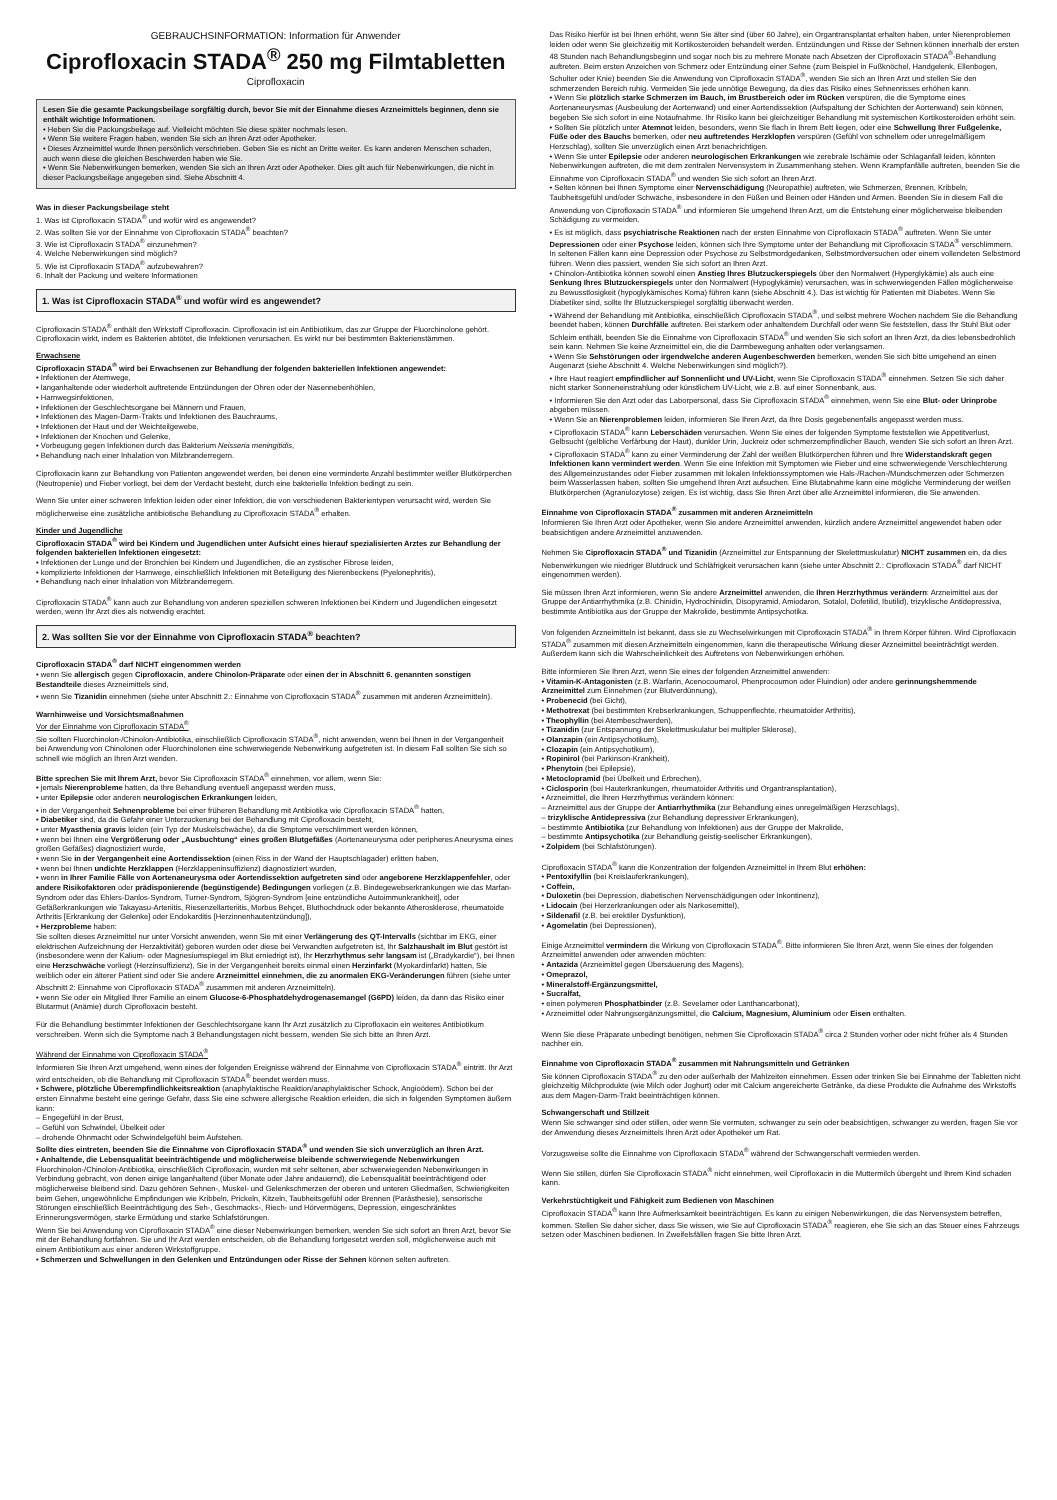GEBRAUCHSINFORMATION: Information für Anwender
Ciprofloxacin STADA<sup>®</sup> 250 mg Filmtabletten
Ciprofloxacin
Lesen Sie die gesamte Packungsbeilage sorgfältig durch, bevor Sie mit der Einnahme dieses Arzneimittels beginnen, denn sie enthält wichtige Informationen.
• Heben Sie die Packungsbeilage auf. Vielleicht möchten Sie diese später nochmals lesen.
• Wenn Sie weitere Fragen haben, wenden Sie sich an Ihren Arzt oder Apotheker.
• Dieses Arzneimittel wurde Ihnen persönlich verschrieben. Geben Sie es nicht an Dritte weiter. Es kann anderen Menschen schaden, auch wenn diese die gleichen Beschwerden haben wie Sie.
• Wenn Sie Nebenwirkungen bemerken, wenden Sie sich an Ihren Arzt oder Apotheker. Dies gilt auch für Nebenwirkungen, die nicht in dieser Packungsbeilage angegeben sind. Siehe Abschnitt 4.
Was in dieser Packungsbeilage steht
1. Was ist Ciprofloxacin STADA<sup>®</sup> und wofür wird es angewendet?
2. Was sollten Sie vor der Einnahme von Ciprofloxacin STADA<sup>®</sup> beachten?
3. Wie ist Ciprofloxacin STADA<sup>®</sup> einzunehmen?
4. Welche Nebenwirkungen sind möglich?
5. Wie ist Ciprofloxacin STADA<sup>®</sup> aufzubewahren?
6. Inhalt der Packung und weitere Informationen
1. Was ist Ciprofloxacin STADA<sup>®</sup> und wofür wird es angewendet?
Ciprofloxacin STADA<sup>®</sup> enthält den Wirkstoff Ciprofloxacin. Ciprofloxacin ist ein Antibiotikum, das zur Gruppe der Fluorchinolone gehört. Ciprofloxacin wirkt, indem es Bakterien abtötet, die Infektionen verursachen. Es wirkt nur bei bestimmten Bakterienstämmen.
Erwachsene
Ciprofloxacin STADA<sup>®</sup> wird bei Erwachsenen zur Behandlung der folgenden bakteriellen Infektionen angewendet:
• Infektionen der Atemwege,
• langanhaltende oder wiederholt auftretende Entzündungen der Ohren oder der Nasennebenhöhlen,
• Harnwegsinfektionen,
• Infektionen der Geschlechtsorgane bei Männern und Frauen,
• Infektionen des Magen-Darm-Trakts und Infektionen des Bauchraums,
• Infektionen der Haut und der Weichteilgewebe,
• Infektionen der Knochen und Gelenke,
• Vorbeugung gegen Infektionen durch das Bakterium Neisseria meningitidis,
• Behandlung nach einer Inhalation von Milzbranderregern.
Ciprofloxacin kann zur Behandlung von Patienten angewendet werden, bei denen eine verminderte Anzahl bestimmter weißer Blutkörperchen (Neutropenie) und Fieber vorliegt, bei dem der Verdacht besteht, durch eine bakterielle Infektion bedingt zu sein.
Wenn Sie unter einer schweren Infektion leiden oder einer Infektion, die von verschiedenen Bakterientypen verursacht wird, werden Sie möglicherweise eine zusätzliche antibiotische Behandlung zu Ciprofloxacin STADA<sup>®</sup> erhalten.
Kinder und Jugendliche
Ciprofloxacin STADA<sup>®</sup> wird bei Kindern und Jugendlichen unter Aufsicht eines hierauf spezialisierten Arztes zur Behandlung der folgenden bakteriellen Infektionen eingesetzt:
• Infektionen der Lunge und der Bronchien bei Kindern und Jugendlichen, die an zystischer Fibrose leiden,
• komplizierte Infektionen der Harnwege, einschließlich Infektionen mit Beteiligung des Nierenbeckens (Pyelonephritis),
• Behandlung nach einer Inhalation von Milzbranderregern.
Ciprofloxacin STADA<sup>®</sup> kann auch zur Behandlung von anderen speziellen schweren Infektionen bei Kindern und Jugendlichen eingesetzt werden, wenn Ihr Arzt dies als notwendig erachtet.
2. Was sollten Sie vor der Einnahme von Ciprofloxacin STADA<sup>®</sup> beachten?
Ciprofloxacin STADA<sup>®</sup> darf NICHT eingenommen werden
• wenn Sie allergisch gegen Ciprofloxacin, andere Chinolon-Präparate oder einen der in Abschnitt 6. genannten sonstigen Bestandteile dieses Arzneimittels sind,
• wenn Sie Tizanidin einnehmen (siehe unter Abschnitt 2.: Einnahme von Ciprofloxacin STADA<sup>®</sup> zusammen mit anderen Arzneimitteln).
Warnhinweise und Vorsichtsmaßnahmen
Vor der Einnahme von Ciprofloxacin STADA<sup>®</sup>
Sie sollten Fluorchinolon-/Chinolon-Antibiotika, einschließlich Ciprofloxacin STADA<sup>®</sup>, nicht anwenden, wenn bei Ihnen in der Vergangenheit bei Anwendung von Chinolonen oder Fluorchinolonen eine schwerwiegende Nebenwirkung aufgetreten ist. In diesem Fall sollten Sie sich so schnell wie möglich an Ihren Arzt wenden.
Bitte sprechen Sie mit Ihrem Arzt, bevor Sie Ciprofloxacin STADA<sup>®</sup> einnehmen, vor allem, wenn Sie:
• jemals Nierenprobleme hatten, da Ihre Behandlung eventuell angepasst werden muss,
• unter Epilepsie oder anderen neurologischen Erkrankungen leiden,
• in der Vergangenheit Sehnenprobleme bei einer früheren Behandlung mit Antibiotika wie Ciprofloxacin STADA<sup>®</sup> hatten,
• Diabetiker sind, da die Gefahr einer Unterzuckerung bei der Behandlung mit Ciprofloxacin besteht,
• unter Myasthenia gravis leiden (ein Typ der Muskelschwäche), da die Smptome verschlimmert werden können,
• wenn bei Ihnen eine Vergrößerung oder „Ausbuchtung“ eines großen Blutgefäßes (Aortenaneurysma oder peripheres Aneurysma eines großen Gefäßes) diagnostiziert wurde,
• wenn Sie in der Vergangenheit eine Aortendissektion (einen Riss in der Wand der Hauptschlagader) erlitten haben,
• wenn bei Ihnen undichte Herzklappen (Herzklappeninsuffizienz) diagnostiziert wurden,
• wenn in Ihrer Familie Fälle von Aortenaneurysma oder Aortendissektion aufgetreten sind oder angeborene Herzklappenfehler, oder andere Risikofaktoren oder prädisponierende (begünstigende) Bedingungen vorliegen (z.B. Bindegewebserkrankungen wie das Marfan-Syndrom oder das Ehlers-Danlos-Syndrom, Turner-Syndrom, Sjögren-Syndrom [eine entzündliche Autoimmunkrankheit], oder Gefäßerkrankungen wie Takayasu-Arteriitis, Riesenzellarteriitis, Morbus Behçet, Bluthochdruck oder bekannte Atherosklerose, rheumatoide Arthritis [Erkrankung der Gelenke] oder Endokarditis [Herzinnenhautentzündung]),
• Herzprobleme haben:
Sie sollten dieses Arzneimittel nur unter Vorsicht anwenden, wenn Sie mit einer Verlängerung des QT-Intervalls (sichtbar im EKG, einer elektrischen Aufzeichnung der Herzaktivität) geboren wurden oder diese bei Verwandten aufgetreten ist, Ihr Salzhaushalt im Blut gestört ist (insbesondere wenn der Kalium- oder Magnesiumspiegel im Blut erniedrigt ist), Ihr Herzrhythmus sehr langsam ist („Bradykardie“), bei Ihnen eine Herzschwäche vorliegt (Herzinsuffizienz), Sie in der Vergangenheit bereits einmal einen Herzinfarkt (Myokardinfarkt) hatten, Sie weiblich oder ein älterer Patient sind oder Sie andere Arzneimittel einnehmen, die zu anormalen EKG-Veränderungen führen (siehe unter Abschnitt 2: Einnahme von Ciprofloxacin STADA<sup>®</sup> zusammen mit anderen Arzneimitteln).
• wenn Sie oder ein Mitglied Ihrer Familie an einem Glucose-6-Phosphatdehydrogenasemangel (G6PD) leiden, da dann das Risiko einer Blutarmut (Anämie) durch Ciprofloxacin besteht.
Für die Behandlung bestimmter Infektionen der Geschlechtsorgane kann Ihr Arzt zusätzlich zu Ciprofloxacin ein weiteres Antibiotikum verschreiben. Wenn sich die Symptome nach 3 Behandlungstagen nicht bessern, wenden Sie sich bitte an Ihren Arzt.
Während der Einnahme von Ciprofloxacin STADA<sup>®</sup>
Informieren Sie Ihren Arzt umgehend, wenn eines der folgenden Ereignisse während der Einnahme von Ciprofloxacin STADA<sup>®</sup> eintritt. Ihr Arzt wird entscheiden, ob die Behandlung mit Ciprofloxacin STADA<sup>®</sup> beendet werden muss.
• Schwere, plötzliche Überempfindlichkeitsreaktion (anaphylaktische Reaktion/anaphylaktischer Schock, Angioödem). Schon bei der ersten Einnahme besteht eine geringe Gefahr, dass Sie eine schwere allergische Reaktion erleiden, die sich in folgenden Symptomen äußern kann:
– Engegefühl in der Brust,
– Gefühl von Schwindel, Übelkeit oder
– drohende Ohnmacht oder Schwindelgefühl beim Aufstehen.
Sollte dies eintreten, beenden Sie die Einnahme von Ciprofloxacin STADA<sup>®</sup> und wenden Sie sich unverzüglich an Ihren Arzt.
• Anhaltende, die Lebensqualität beeinträchtigende und möglicherweise bleibende schwerwiegende Nebenwirkungen
Fluorchinolon-/Chinolon-Antibiotika, einschließlich Ciprofloxacin, wurden mit sehr seltenen, aber schwerwiegenden Nebenwirkungen in Verbindung gebracht, von denen einige langanhaltend (über Monate oder Jahre andauernd), die Lebensqualität beeinträchtigend oder möglicherweise bleibend sind. Dazu gehören Sehnen-, Muskel- und Gelenkschmerzen der oberen und unteren Gliedmaßen, Schwierigkeiten beim Gehen, ungewöhnliche Empfindungen wie Kribbeln, Prickeln, Kitzeln, Taubheitsgefühl oder Brennen (Parästhesie), sensorische Störungen einschließlich Beeinträchtigung des Seh-, Geschmacks-, Riech- und Hörvermögens, Depression, eingeschränktes Erinnerungsvermögen, starke Ermüdung und starke Schlafstörungen.
Wenn Sie bei Anwendung von Ciprofloxacin STADA<sup>®</sup> eine dieser Nebenwirkungen bemerken, wenden Sie sich sofort an Ihren Arzt, bevor Sie mit der Behandlung fortfahren. Sie und Ihr Arzt werden entscheiden, ob die Behandlung fortgesetzt werden soll, möglicherweise auch mit einem Antibiotikum aus einer anderen Wirkstoffgruppe.
• Schmerzen und Schwellungen in den Gelenken und Entzündungen oder Risse der Sehnen können selten auftreten.
Das Risiko hierfür ist bei Ihnen erhöht, wenn Sie älter sind (über 60 Jahre), ein Organtransplantat erhalten haben, unter Nierenproblemen leiden oder wenn Sie gleichzeitig mit Kortikosteroiden behandelt werden. Entzündungen und Risse der Sehnen können innerhalb der ersten 48 Stunden nach Behandlungsbeginn und sogar noch bis zu mehrere Monate nach Absetzen der Ciprofloxacin STADA<sup>®</sup>-Behandlung auftreten. Beim ersten Anzeichen von Schmerz oder Entzündung einer Sehne (zum Beispiel in Fußknöchel, Handgelenk, Ellenbogen, Schulter oder Knie) beenden Sie die Anwendung von Ciprofloxacin STADA<sup>®</sup>, wenden Sie sich an Ihren Arzt und stellen Sie den schmerzenden Bereich ruhig. Vermeiden Sie jede unnötige Bewegung, da dies das Risiko eines Sehnenrisses erhöhen kann.
• Wenn Sie plötzlich starke Schmerzen im Bauch, im Brustbereich oder im Rücken verspüren, die die Symptome eines Aortenaneurysmas (Ausbeulung der Aortenwand) und einer Aortendissektion (Aufspaltung der Schichten der Aortenwand) sein können, begeben Sie sich sofort in eine Notaufnahme. Ihr Risiko kann bei gleichzeitiger Behandlung mit systemischen Kortikosteroiden erhöht sein.
• Sollten Sie plötzlich unter Atemnot leiden, besonders, wenn Sie flach in Ihrem Bett liegen, oder eine Schwellung Ihrer Fußgelenke, Füße oder des Bauchs bemerken, oder neu auftretendes Herzklopfen verspüren (Gefühl von schnellem oder unregelmäßigem Herzschlag), sollten Sie unverzüglich einen Arzt benachrichtigen.
• Wenn Sie unter Epilepsie oder anderen neurologischen Erkrankungen wie zerebrale Ischämie oder Schlaganfall leiden, könnten Nebenwirkungen auftreten, die mit dem zentralen Nervensystem in Zusammenhang stehen. Wenn Krampfanfälle auftreten, beenden Sie die Einnahme von Ciprofloxacin STADA<sup>®</sup> und wenden Sie sich sofort an Ihren Arzt.
• Selten können bei Ihnen Symptome einer Nervenschädigung (Neuropathie) auftreten, wie Schmerzen, Brennen, Kribbeln, Taubheitsgefühl und/oder Schwäche, insbesondere in den Füßen und Beinen oder Händen und Armen. Beenden Sie in diesem Fall die Anwendung von Ciprofloxacin STADA<sup>®</sup> und informieren Sie umgehend Ihren Arzt, um die Entstehung einer möglicherweise bleibenden Schädigung zu vermeiden.
• Es ist möglich, dass psychiatrische Reaktionen nach der ersten Einnahme von Ciprofloxacin STADA<sup>®</sup> auftreten. Wenn Sie unter Depressionen oder einer Psychose leiden, können sich Ihre Symptome unter der Behandlung mit Ciprofloxacin STADA<sup>®</sup> verschlimmern. In seltenen Fällen kann eine Depression oder Psychose zu Selbstmordgedanken, Selbstmordversuchen oder einem vollendeten Selbstmord führen. Wenn dies passiert, wenden Sie sich sofort an Ihren Arzt.
• Chinolon-Antibiotika können sowohl einen Anstieg Ihres Blutzuckerspiegels über den Normalwert (Hyperglykämie) als auch eine Senkung Ihres Blutzuckerspiegels unter den Normalwert (Hypoglykämie) verursachen, was in schwerwiegenden Fällen möglicherweise zu Bewusstlosigkeit (hypoglykämisches Koma) führen kann (siehe Abschnitt 4.). Das ist wichtig für Patienten mit Diabetes. Wenn Sie Diabetiker sind, sollte Ihr Blutzuckerspiegel sorgfältig überwacht werden.
• Während der Behandlung mit Antibiotika, einschließlich Ciprofloxacin STADA<sup>®</sup>, und selbst mehrere Wochen nachdem Sie die Behandlung beendet haben, können Durchfälle auftreten. Bei starkem oder anhaltendem Durchfall oder wenn Sie feststellen, dass Ihr Stuhl Blut oder Schleim enthält, beenden Sie die Einnahme von Ciprofloxacin STADA<sup>®</sup> und wenden Sie sich sofort an Ihren Arzt, da dies lebensbedrohlich sein kann. Nehmen Sie keine Arzneimittel ein, die die Darmbewegung anhalten oder verlangsamen.
• Wenn Sie Sehstörungen oder irgendwelche anderen Augenbeschwerden bemerken, wenden Sie sich bitte umgehend an einen Augenarzt (siehe Abschnitt 4. Welche Nebenwirkungen sind möglich?).
• Ihre Haut reagiert empfindlicher auf Sonnenlicht und UV-Licht, wenn Sie Ciprofloxacin STADA<sup>®</sup> einnehmen. Setzen Sie sich daher nicht starker Sonneneinstrahlung oder künstlichem UV-Licht, wie z.B. auf einer Sonnenbank, aus.
• Informieren Sie den Arzt oder das Laborpersonal, dass Sie Ciprofloxacin STADA<sup>®</sup> einnehmen, wenn Sie eine Blut- oder Urinprobe abgeben müssen.
• Wenn Sie an Nierenproblemen leiden, informieren Sie Ihren Arzt, da Ihre Dosis gegebenenfalls angepasst werden muss.
• Ciprofloxacin STADA<sup>®</sup> kann Leberschäden verursachen. Wenn Sie eines der folgenden Symptome feststellen wie Appetitverlust, Gelbsucht (gelbliche Verfärbung der Haut), dunkler Urin, Juckreiz oder schmerzempfindlicher Bauch, wenden Sie sich sofort an Ihren Arzt.
• Ciprofloxacin STADA<sup>®</sup> kann zu einer Verminderung der Zahl der weißen Blutkörperchen führen und Ihre Widerstandskraft gegen Infektionen kann vermindert werden. Wenn Sie eine Infektion mit Symptomen wie Fieber und eine schwerwiegende Verschlechterung des Allgemeinzustandes oder Fieber zusammen mit lokalen Infektionssymptomen wie Hals-/Rachen-/Mundschmerzen oder Schmerzen beim Wasserlassen haben, sollten Sie umgehend Ihren Arzt aufsuchen. Eine Blutabnahme kann eine mögliche Verminderung der weißen Blutkörperchen (Agranulozytose) zeigen. Es ist wichtig, dass Sie Ihren Arzt über alle Arzneimittel informieren, die Sie anwenden.
Einnahme von Ciprofloxacin STADA<sup>®</sup> zusammen mit anderen Arzneimitteln
Informieren Sie Ihren Arzt oder Apotheker, wenn Sie andere Arzneimittel anwenden, kürzlich andere Arzneimittel angewendet haben oder beabsichtigen andere Arzneimittel anzuwenden.
Nehmen Sie Ciprofloxacin STADA<sup>®</sup> und Tizanidin (Arzneimittel zur Entspannung der Skelettmuskulatur) NICHT zusammen ein, da dies Nebenwirkungen wie niedriger Blutdruck und Schläfrigkeit verursachen kann (siehe unter Abschnitt 2.: Ciprofloxacin STADA<sup>®</sup> darf NICHT eingenommen werden).
Sie müssen Ihren Arzt informieren, wenn Sie andere Arzneimittel anwenden, die Ihren Herzrhythmus verändern: Arzneimittel aus der Gruppe der Antiarrhythmika (z.B. Chinidin, Hydrochinidin, Disopyramid, Amiodaron, Sotalol, Dofetilid, Ibutilid), trizyklische Antidepressiva, bestimmte Antibiotika aus der Gruppe der Makrolide, bestimmte Antipsychotika.
Von folgenden Arzneimitteln ist bekannt, dass sie zu Wechselwirkungen mit Ciprofloxacin STADA<sup>®</sup> in Ihrem Körper führen. Wird Ciprofloxacin STADA<sup>®</sup> zusammen mit diesen Arzneimitteln eingenommen, kann die therapeutische Wirkung dieser Arzneimittel beeinträchtigt werden. Außerdem kann sich die Wahrscheinlichkeit des Auftretens von Nebenwirkungen erhöhen.
Bitte informieren Sie Ihren Arzt, wenn Sie eines der folgenden Arzneimittel anwenden:
• Vitamin-K-Antagonisten (z.B. Warfarin, Acenocoumarol, Phenprocoumon oder Fluindion) oder andere gerinnungshemmende Arzneimittel zum Einnehmen (zur Blutverdünnung),
• Probenecid (bei Gicht),
• Methotrexat (bei bestimmten Krebserkrankungen, Schuppenflechte, rheumatoider Arthritis),
• Theophyllin (bei Atembeschwerden),
• Tizanidin (zur Entspannung der Skelettmuskulatur bei multipler Sklerose),
• Olanzapin (ein Antipsychotikum),
• Clozapin (ein Antipsychotikum),
• Ropinirol (bei Parkinson-Krankheit),
• Phenytoin (bei Epilepsie),
• Metoclopramid (bei Übelkeit und Erbrechen),
• Ciclosporin (bei Hauterkrankungen, rheumatoider Arthritis und Organtransplantation),
• Arzneimittel, die Ihren Herzrhythmus verändern können:
– Arzneimittel aus der Gruppe der Antiarrhythmika (zur Behandlung eines unregelmäßigen Herzschlags),
– trizyklische Antidepressiva (zur Behandlung depressiver Erkrankungen),
– bestimmte Antibiotika (zur Behandlung von Infektionen) aus der Gruppe der Makrolide,
– bestimmte Antipsychotika (zur Behandlung geistig-seelischer Erkrankungen),
• Zolpidem (bei Schlafstörungen).
Ciprofloxacin STADA<sup>®</sup> kann die Konzentration der folgenden Arzneimittel in Ihrem Blut erhöhen:
• Pentoxifyllin (bei Kreislauferkrankungen),
• Coffein,
• Duloxetin (bei Depression, diabetischen Nervenschädigungen oder Inkontinenz),
• Lidocain (bei Herzerkrankungen oder als Narkosemittel),
• Sildenafil (z.B. bei erektiler Dysfunktion),
• Agomelatin (bei Depressionen),
Einige Arzneimittel vermindern die Wirkung von Ciprofloxacin STADA<sup>®</sup>. Bitte informieren Sie Ihren Arzt, wenn Sie eines der folgenden Arzneimittel anwenden oder anwenden möchten:
• Antazida (Arzneimittel gegen Übersäuerung des Magens),
• Omeprazol,
• Mineralstoff-Ergänzungsmittel,
• Sucralfat,
• einen polymeren Phosphatbinder (z.B. Sevelamer oder Lanthancarbonat),
• Arzneimittel oder Nahrungsergänzungsmittel, die Calcium, Magnesium, Aluminium oder Eisen enthalten.
Wenn Sie diese Präparate unbedingt benötigen, nehmen Sie Ciprofloxacin STADA<sup>®</sup> circa 2 Stunden vorher oder nicht früher als 4 Stunden nachher ein.
Einnahme von Ciprofloxacin STADA<sup>®</sup> zusammen mit Nahrungsmitteln und Getränken
Sie können Ciprofloxacin STADA<sup>®</sup> zu den oder außerhalb der Mahlzeiten einnehmen. Essen oder trinken Sie bei Einnahme der Tabletten nicht gleichzeitig Milchprodukte (wie Milch oder Joghurt) oder mit Calcium angereicherte Getränke, da diese Produkte die Aufnahme des Wirkstoffs aus dem Magen-Darm-Trakt beeinträchtigen können.
Schwangerschaft und Stillzeit
Wenn Sie schwanger sind oder stillen, oder wenn Sie vermuten, schwanger zu sein oder beabsichtigen, schwanger zu werden, fragen Sie vor der Anwendung dieses Arzneimittels Ihren Arzt oder Apotheker um Rat.
Vorzugsweise sollte die Einnahme von Ciprofloxacin STADA<sup>®</sup> während der Schwangerschaft vermieden werden.
Wenn Sie stillen, dürfen Sie Ciprofloxacin STADA<sup>®</sup> nicht einnehmen, weil Ciprofloxacin in die Muttermilch übergeht und Ihrem Kind schaden kann.
Verkehrstüchtigkeit und Fähigkeit zum Bedienen von Maschinen
Ciprofloxacin STADA<sup>®</sup> kann Ihre Aufmerksamkeit beeinträchtigen. Es kann zu einigen Nebenwirkungen, die das Nervensystem betreffen, kommen. Stellen Sie daher sicher, dass Sie wissen, wie Sie auf Ciprofloxacin STADA<sup>®</sup> reagieren, ehe Sie sich an das Steuer eines Fahrzeugs setzen oder Maschinen bedienen. In Zweifelsfällen fragen Sie bitte Ihren Arzt.